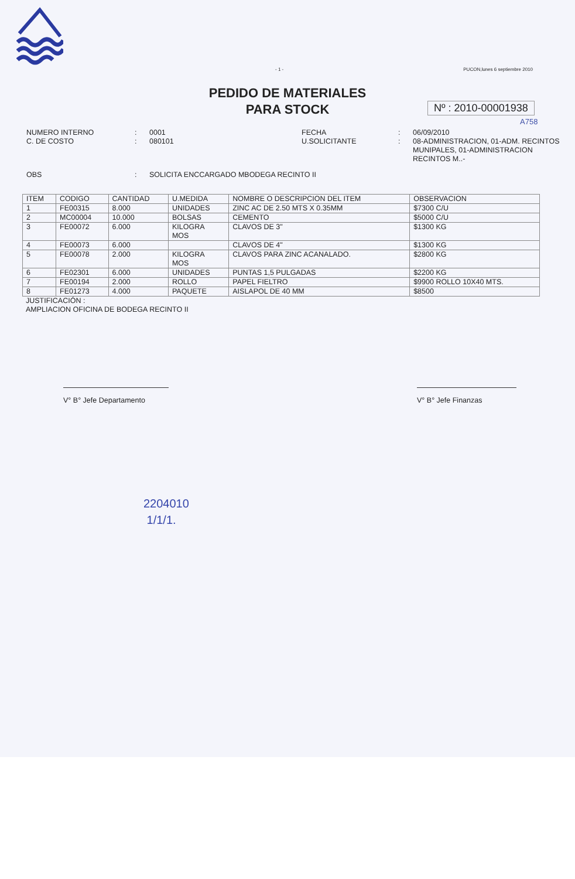- 1 - PUCON,lunes 6 septiembre 2010
PEDIDO DE MATERIALES
PARA STOCK
Nº : 2010-00001938
A758
NUMERO INTERNO
C. DE COSTO
:
:
0001
080101
FECHA
U.SOLICITANTE
:
:
06/09/2010
08-ADMINISTRACION, 01-ADM. RECINTOS MUNIPALES, 01-ADMINISTRACION RECINTOS M..-
OBS
:
SOLICITA ENCCARGADO MBODEGA RECINTO II
| ITEM | CODIGO | CANTIDAD | U.MEDIDA | NOMBRE O DESCRIPCION DEL ITEM | OBSERVACION |
| --- | --- | --- | --- | --- | --- |
| 1 | FE00315 | 8.000 | UNIDADES | ZINC AC DE 2.50 MTS X 0.35MM | $7300 C/U |
| 2 | MC00004 | 10.000 | BOLSAS | CEMENTO | $5000 C/U |
| 3 | FE00072 | 6.000 | KILOGRA MOS | CLAVOS DE 3" | $1300 KG |
| 4 | FE00073 | 6.000 | | CLAVOS DE 4" | $1300 KG |
| 5 | FE00078 | 2.000 | KILOGRA MOS | CLAVOS PARA ZINC ACANALADO. | $2800 KG |
| 6 | FE02301 | 6.000 | UNIDADES | PUNTAS 1,5 PULGADAS | $2200 KG |
| 7 | FE00194 | 2.000 | ROLLO | PAPEL FIELTRO | $9900 ROLLO 10X40 MTS. |
| 8 | FE01273 | 4.000 | PAQUETE | AISLAPOL DE 40 MM | $8500 |
JUSTIFICACIÓN :
AMPLIACION OFICINA DE BODEGA RECINTO II
V° B° Jefe Departamento V° B° Jefe Finanzas
2204010
1/1/1.